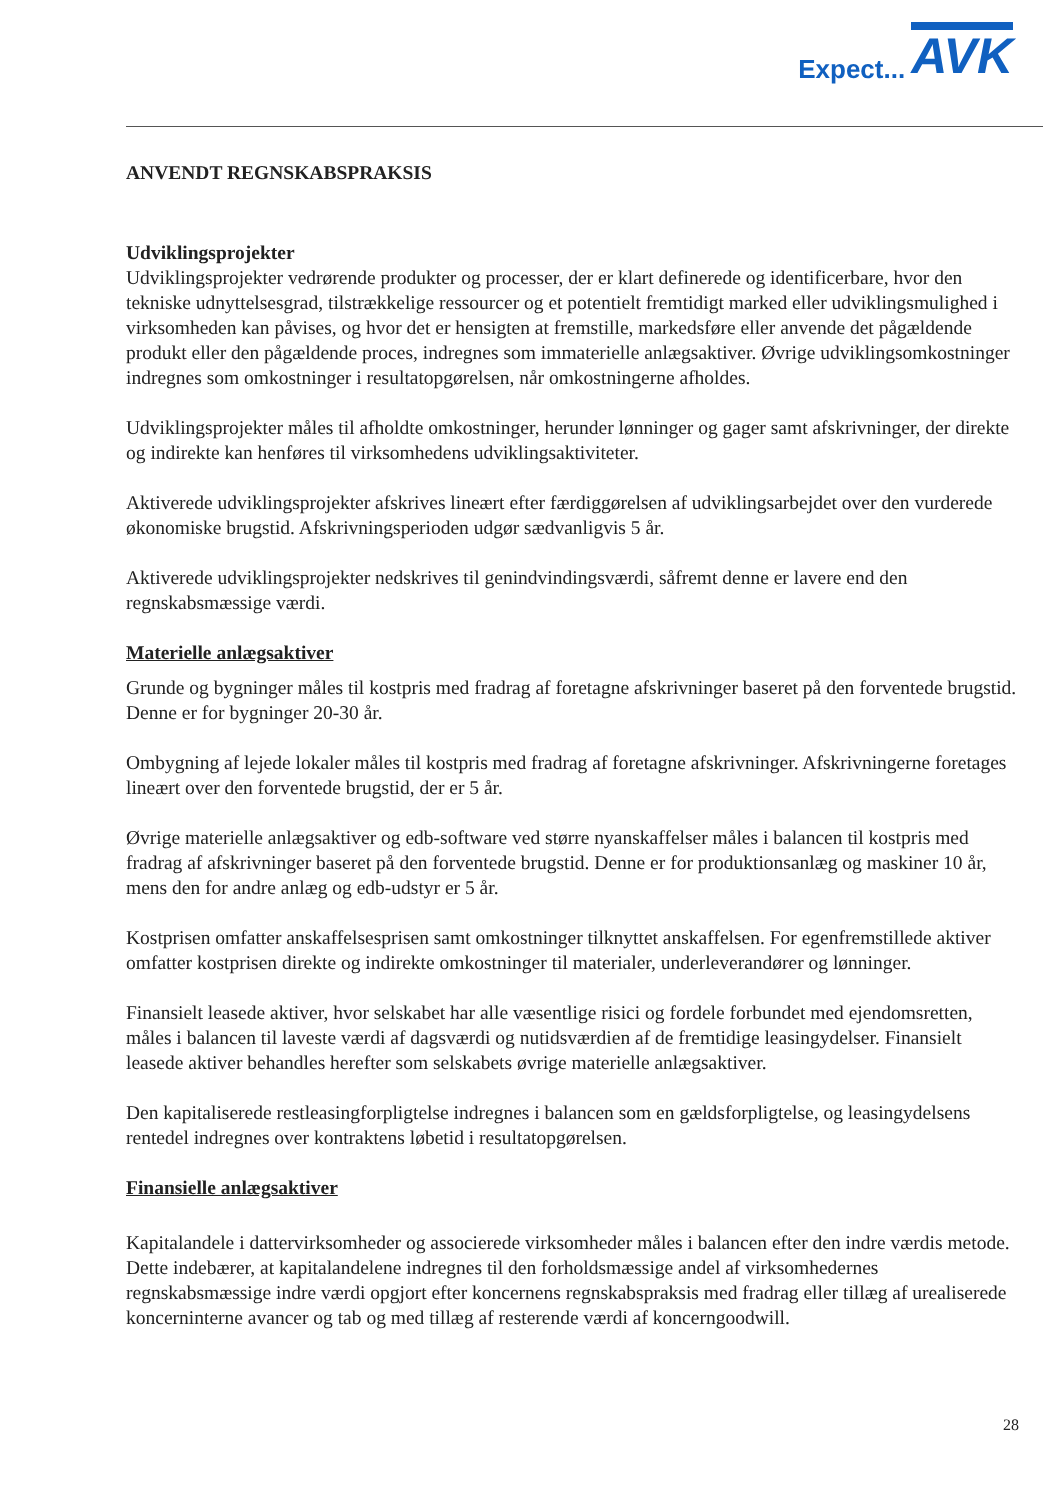Expect... AVK
ANVENDT REGNSKABSPRAKSIS
Udviklingsprojekter
Udviklingsprojekter vedrørende produkter og processer, der er klart definerede og identificerbare, hvor den tekniske udnyttelsesgrad, tilstrækkelige ressourcer og et potentielt fremtidigt marked eller udviklingsmulighed i virksomheden kan påvises, og hvor det er hensigten at fremstille, markedsføre eller anvende det pågældende produkt eller den pågældende proces, indregnes som immaterielle anlægsaktiver. Øvrige udviklingsomkostninger indregnes som omkostninger i resultatopgørelsen, når omkostningerne afholdes.
Udviklingsprojekter måles til afholdte omkostninger, herunder lønninger og gager samt afskrivninger, der direkte og indirekte kan henføres til virksomhedens udviklingsaktiviteter.
Aktiverede udviklingsprojekter afskrives lineært efter færdiggørelsen af udviklingsarbejdet over den vurderede økonomiske brugstid. Afskrivningsperioden udgør sædvanligvis 5 år.
Aktiverede udviklingsprojekter nedskrives til genindvindingsværdi, såfremt denne er lavere end den regnskabsmæssige værdi.
Materielle anlægsaktiver
Grunde og bygninger måles til kostpris med fradrag af foretagne afskrivninger baseret på den forventede brugstid. Denne er for bygninger 20-30 år.
Ombygning af lejede lokaler måles til kostpris med fradrag af foretagne afskrivninger. Afskrivningerne foretages lineært over den forventede brugstid, der er 5 år.
Øvrige materielle anlægsaktiver og edb-software ved større nyanskaffelser måles i balancen til kostpris med fradrag af afskrivninger baseret på den forventede brugstid. Denne er for produktionsanlæg og maskiner 10 år, mens den for andre anlæg og edb-udstyr er 5 år.
Kostprisen omfatter anskaffelsesprisen samt omkostninger tilknyttet anskaffelsen. For egenfremstillede aktiver omfatter kostprisen direkte og indirekte omkostninger til materialer, underleverandører og lønninger.
Finansielt leasede aktiver, hvor selskabet har alle væsentlige risici og fordele forbundet med ejendomsretten, måles i balancen til laveste værdi af dagsværdi og nutidsværdien af de fremtidige leasingydelser. Finansielt leasede aktiver behandles herefter som selskabets øvrige materielle anlægsaktiver.
Den kapitaliserede restleasingforpligtelse indregnes i balancen som en gældsforpligtelse, og leasingydelsens rentedel indregnes over kontraktens løbetid i resultatopgørelsen.
Finansielle anlægsaktiver
Kapitalandele i dattervirksomheder og associerede virksomheder måles i balancen efter den indre værdis metode. Dette indebærer, at kapitalandelene indregnes til den forholdsmæssige andel af virksomhedernes regnskabsmæssige indre værdi opgjort efter koncernens regnskabspraksis med fradrag eller tillæg af urealiserede koncerninterne avancer og tab og med tillæg af resterende værdi af koncerngoodwill.
28